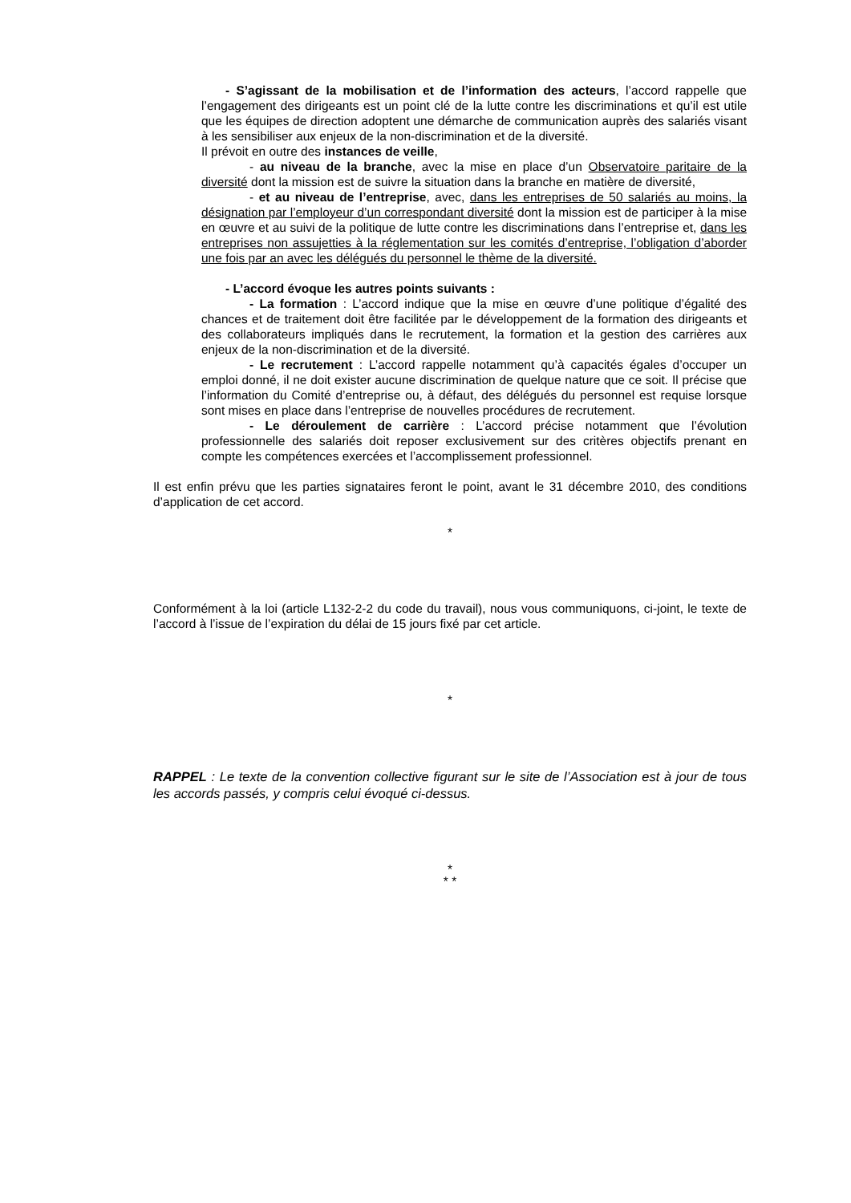- S’agissant de la mobilisation et de l’information des acteurs, l’accord rappelle que l’engagement des dirigeants est un point clé de la lutte contre les discriminations et qu’il est utile que les équipes de direction adoptent une démarche de communication auprès des salariés visant à les sensibiliser aux enjeux de la non-discrimination et de la diversité.
Il prévoit en outre des instances de veille,
- au niveau de la branche, avec la mise en place d’un Observatoire paritaire de la diversité dont la mission est de suivre la situation dans la branche en matière de diversité,
- et au niveau de l’entreprise, avec, dans les entreprises de 50 salariés au moins, la désignation par l’employeur d’un correspondant diversité dont la mission est de participer à la mise en œuvre et au suivi de la politique de lutte contre les discriminations dans l’entreprise et, dans les entreprises non assujetties à la réglementation sur les comités d’entreprise, l’obligation d’aborder une fois par an avec les délégués du personnel le thème de la diversité.
- L’accord évoque les autres points suivants :
- La formation : L’accord indique que la mise en œuvre d’une politique d’égalité des chances et de traitement doit être facilitée par le développement de la formation des dirigeants et des collaborateurs impliqués dans le recrutement, la formation et la gestion des carrières aux enjeux de la non-discrimination et de la diversité.
- Le recrutement : L’accord rappelle notamment qu’à capacités égales d’occuper un emploi donné, il ne doit exister aucune discrimination de quelque nature que ce soit. Il précise que l’information du Comité d’entreprise ou, à défaut, des délégués du personnel est requise lorsque sont mises en place dans l’entreprise de nouvelles procédures de recrutement.
- Le déroulement de carrière : L’accord précise notamment que l’évolution professionnelle des salariés doit reposer exclusivement sur des critères objectifs prenant en compte les compétences exercées et l’accomplissement professionnel.
Il est enfin prévu que les parties signataires feront le point, avant le 31 décembre 2010, des conditions d’application de cet accord.
*
Conformément à la loi (article L132-2-2 du code du travail), nous vous communiquons, ci-joint, le texte de l’accord à l’issue de l’expiration du délai de 15 jours fixé par cet article.
*
RAPPEL : Le texte de la convention collective figurant sur le site de l’Association est à jour de tous les accords passés, y compris celui évoqué ci-dessus.
*
* *